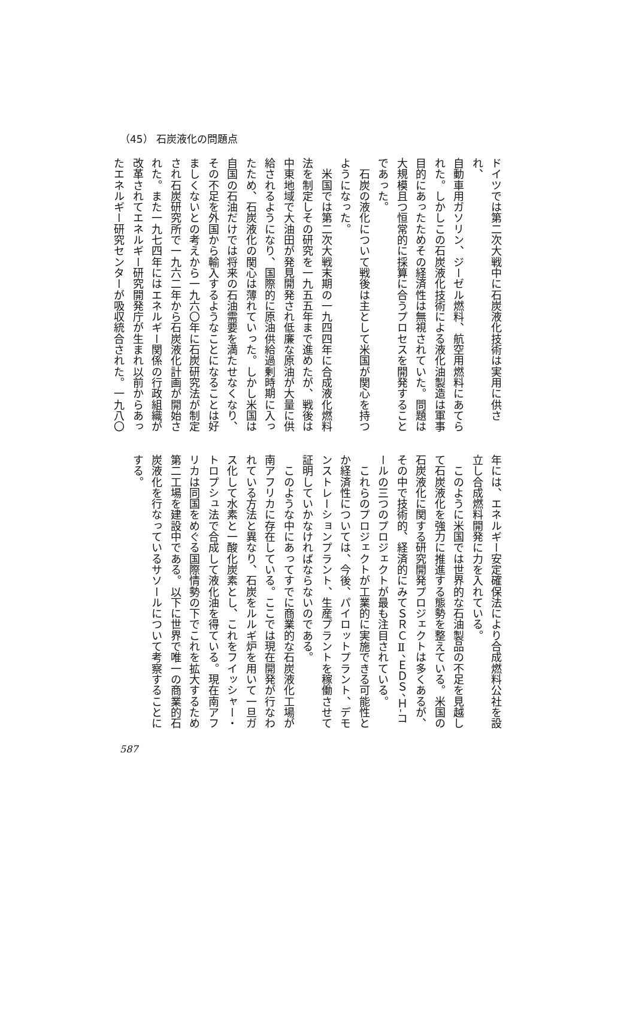（45） 石炭液化の問題点
ドイツでは第二次大戦中に石炭液化技術は実用に供され、
自動車用ガソリン、ジーゼル燃料、航空用燃料にあてら
れた。しかしこの石炭液化技術による液化油製造は軍事
目的にあったためその経済性は無視されていた。問題は
大規模且つ恒常的に採算に合うプロセスを開発すること
であった。
　石炭の液化について戦後は主として米国が関心を持つ
ようになった。
　米国では第二次大戦末期の一九四四年に合成液化燃料
法を制定しその研究を一九五五年まで進めたが、戦後は
中東地域で大油田が発見開発され低廉な原油が大量に供
給されるようになり、国際的に原油供給過剰時期に入っ
たため、石炭液化の関心は薄れていった。しかし米国は
自国の石油だけでは将来の石油需要を満たせなくなり、
その不足を外国から輸入するようなことになることは好
ましくないとの考えから一九六〇年に石炭研究法が制定
され石炭研究所で一九六二年から石炭液化計画が開始さ
れた。また一九七四年にはエネルギー関係の行政組織が
改革されてエネルギー研究開発庁が生まれ以前からあっ
たエネルギー研究センターが吸収統合された。一九八〇
年には、エネルギー安定確保法により合成燃料公社を設
立し合成燃料開発に力を入れている。
　このように米国では世界的な石油製品の不足を見越し
て石炭液化を強力に推進する態勢を整えている。米国の
石炭液化に関する研究開発プロジェクトは多くあるが、
その中で技術的、経済的にみてＳＲＣⅡ、ＥＤＳ、Ｈ-コ
ールの三つのプロジェクトが最も注目されている。
　これらのプロジェクトが工業的に実施できる可能性と
か経済性については、今後、パイロットプラント、デモ
ンストレーションプラント、生産プラントを稼働させて
証明していかなければならないのである。
　このような中にあってすでに商業的な石炭液化工場が
南アフリカに存在している。ここでは現在開発が行なわ
れている方法と異なり、石炭をルルギ炉を用いて一旦ガ
ス化して水素と一酸化炭素とし、これをフイッシャー・
トロプシュ法で合成して液化油を得ている。現在南アフ
リカは同国をめぐる国際情勢の下でこれを拡大するため
第二工場を建設中である。以下に世界で唯一の商業的石
炭液化を行なっているサソールについて考察することに
する。
587